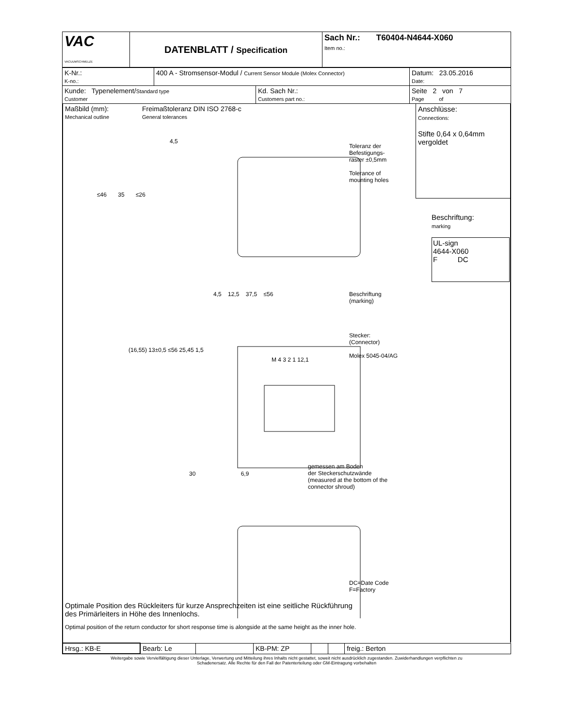| VAC VACUUMSCHMELZE | DATENBLATT / Specification | Sach Nr.: T60404-N4644-X060 Item no.: |
| K-Nr.: K-no.: | 400 A - Stromsensor-Modul / Current Sensor Module (Molex Connector) | Datum: 23.05.2016 Date: |
| / Kunde: Typenelement/ Standard type Customer / Kd. Sach Nr.: Customers part no.: / | | Seite 2 von 7 Page of |
Maßbild (mm):
Mechanical outline
Freimaßtoleranz DIN ISO 2768-c
General tolerances
Anschlüsse:
Connections:
Stifte 0,64 x 0,64mm
vergoldet
Toleranz der
Befestigungs-
raster ±0,5mm
Tolerance of
mounting holes
Beschriftung:
marking
UL-sign
4644-X060
F DC
4,5
≤46 35 ≤26
4,5 12,5 37,5 ≤56
Beschriftung
(marking)
Stecker:
(Connector)
Molex 5045-04/AG
(16,55) 13±0,5 ≤56 25,45 1,5
M 4 3 2 1 12,1
30 6,9
gemessen am Boden
der Steckerschutzwände
(measured at the bottom of the
connector shroud)
DC=Date Code
F=Factory
Optimale Position des Rückleiters für kurze Ansprechzeiten ist eine seitliche Rückführung
des Primärleiters in Höhe des Innenlochs.
Optimal position of the return conductor for short response time is alongside at the same height as the inner hole.
| Hrsg.: KB-E | Bearb: Le | | KB-PM: ZP | | | freig.: Berton |
Weitergabe sowie Vervielfältigung dieser Unterlage, Verwertung und Mitteilung ihres Inhalts nicht gestattet, soweit nicht ausdrücklich zugestanden. Zuwiderhandlungen verpflichten zu
Schadenersatz. Alle Rechte für den Fall der Patenterteilung oder GM-Eintragung vorbehalten